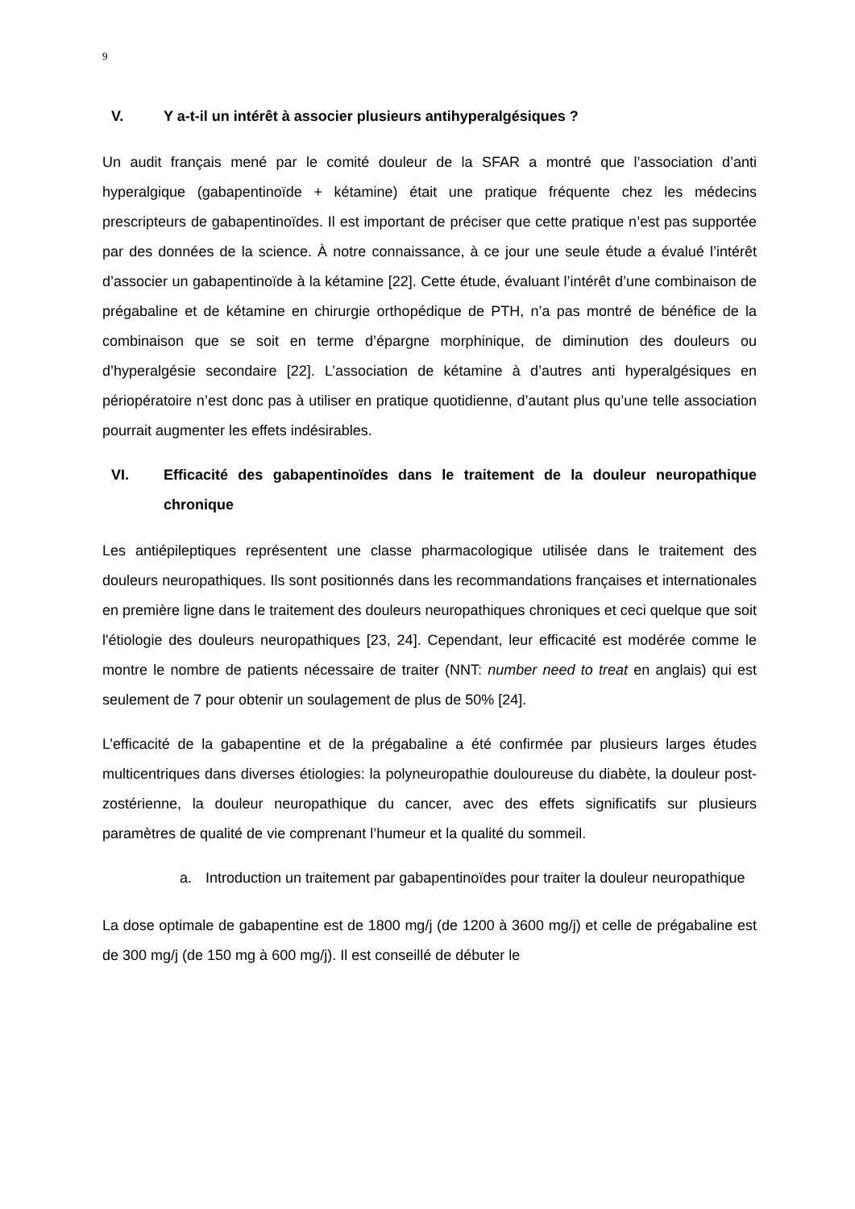9
V. Y a-t-il un intérêt à associer plusieurs antihyperalgésiques ?
Un audit français mené par le comité douleur de la SFAR a montré que l’association d’anti hyperalgique (gabapentinoïde + kétamine) était une pratique fréquente chez les médecins prescripteurs de gabapentinoïdes. Il est important de préciser que cette pratique n’est pas supportée par des données de la science. À notre connaissance, à ce jour une seule étude a évalué l’intérêt d’associer un gabapentinoïde à la kétamine [22]. Cette étude, évaluant l’intérêt d’une combinaison de prégabaline et de kétamine en chirurgie orthopédique de PTH, n’a pas montré de bénéfice de la combinaison que se soit en terme d’épargne morphinique, de diminution des douleurs ou d’hyperalgésie secondaire [22]. L’association de kétamine à d’autres anti hyperalgésiques en périopératoire n’est donc pas à utiliser en pratique quotidienne, d’autant plus qu’une telle association pourrait augmenter les effets indésirables.
VI. Efficacité des gabapentinoïdes dans le traitement de la douleur neuropathique chronique
Les antiépileptiques représentent une classe pharmacologique utilisée dans le traitement des douleurs neuropathiques. Ils sont positionnés dans les recommandations françaises et internationales en première ligne dans le traitement des douleurs neuropathiques chroniques et ceci quelque que soit l'étiologie des douleurs neuropathiques [23, 24]. Cependant, leur efficacité est modérée comme le montre le nombre de patients nécessaire de traiter (NNT: number need to treat en anglais) qui est seulement de 7 pour obtenir un soulagement de plus de 50% [24].
L’efficacité de la gabapentine et de la prégabaline a été confirmée par plusieurs larges études multicentriques dans diverses étiologies: la polyneuropathie douloureuse du diabète, la douleur post-zostérienne, la douleur neuropathique du cancer, avec des effets significatifs sur plusieurs paramètres de qualité de vie comprenant l’humeur et la qualité du sommeil.
a. Introduction un traitement par gabapentinoïdes pour traiter la douleur neuropathique
La dose optimale de gabapentine est de 1800 mg/j (de 1200 à 3600 mg/j) et celle de prégabaline est de 300 mg/j (de 150 mg à 600 mg/j). Il est conseillé de débuter le